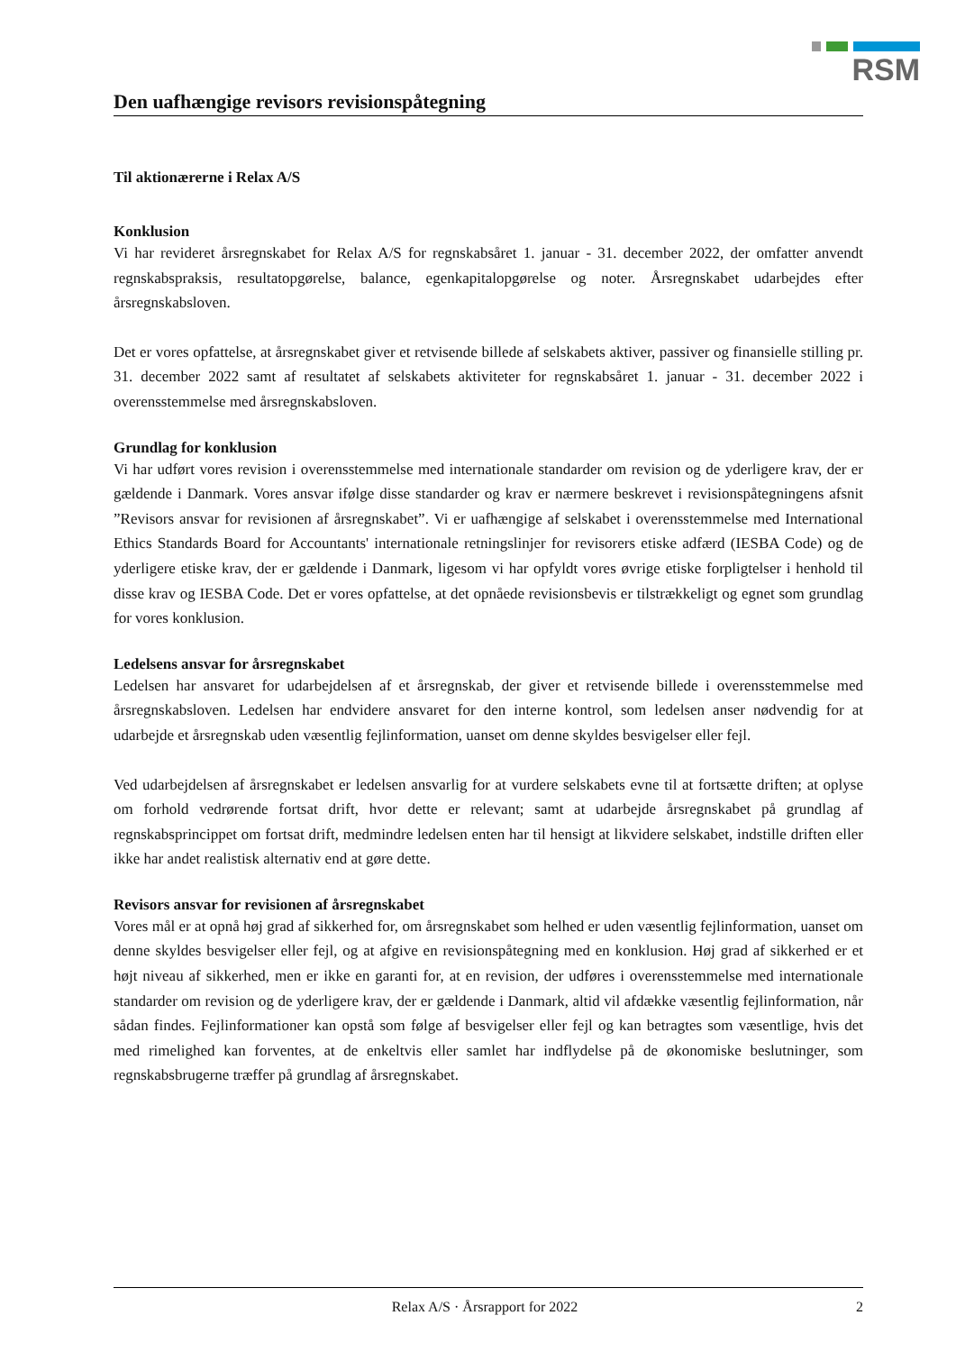RSM
Den uafhængige revisors revisionspåtegning
Til aktionærerne i Relax A/S
Konklusion
Vi har revideret årsregnskabet for Relax A/S for regnskabsåret 1. januar - 31. december 2022, der omfatter anvendt regnskabspraksis, resultatopgørelse, balance, egenkapitalopgørelse og noter. Årsregnskabet udarbejdes efter årsregnskabsloven.
Det er vores opfattelse, at årsregnskabet giver et retvisende billede af selskabets aktiver, passiver og finansielle stilling pr. 31. december 2022 samt af resultatet af selskabets aktiviteter for regnskabsåret 1. januar - 31. december 2022 i overensstemmelse med årsregnskabsloven.
Grundlag for konklusion
Vi har udført vores revision i overensstemmelse med internationale standarder om revision og de yderligere krav, der er gældende i Danmark. Vores ansvar ifølge disse standarder og krav er nærmere beskrevet i revisionspåtegningens afsnit ”Revisors ansvar for revisionen af årsregnskabet”. Vi er uafhængige af selskabet i overensstemmelse med International Ethics Standards Board for Accountants' internationale retningslinjer for revisorers etiske adfærd (IESBA Code) og de yderligere etiske krav, der er gældende i Danmark, ligesom vi har opfyldt vores øvrige etiske forpligtelser i henhold til disse krav og IESBA Code. Det er vores opfattelse, at det opnåede revisionsbevis er tilstrækkeligt og egnet som grundlag for vores konklusion.
Ledelsens ansvar for årsregnskabet
Ledelsen har ansvaret for udarbejdelsen af et årsregnskab, der giver et retvisende billede i overensstemmelse med årsregnskabsloven. Ledelsen har endvidere ansvaret for den interne kontrol, som ledelsen anser nødvendig for at udarbejde et årsregnskab uden væsentlig fejlinformation, uanset om denne skyldes besvigelser eller fejl.
Ved udarbejdelsen af årsregnskabet er ledelsen ansvarlig for at vurdere selskabets evne til at fortsætte driften; at oplyse om forhold vedrørende fortsat drift, hvor dette er relevant; samt at udarbejde årsregnskabet på grundlag af regnskabsprincippet om fortsat drift, medmindre ledelsen enten har til hensigt at likvidere selskabet, indstille driften eller ikke har andet realistisk alternativ end at gøre dette.
Revisors ansvar for revisionen af årsregnskabet
Vores mål er at opnå høj grad af sikkerhed for, om årsregnskabet som helhed er uden væsentlig fejlinformation, uanset om denne skyldes besvigelser eller fejl, og at afgive en revisionspåtegning med en konklusion. Høj grad af sikkerhed er et højt niveau af sikkerhed, men er ikke en garanti for, at en revision, der udføres i overensstemmelse med internationale standarder om revision og de yderligere krav, der er gældende i Danmark, altid vil afdække væsentlig fejlinformation, når sådan findes. Fejlinformationer kan opstå som følge af besvigelser eller fejl og kan betragtes som væsentlige, hvis det med rimelighed kan forventes, at de enkeltvis eller samlet har indflydelse på de økonomiske beslutninger, som regnskabsbrugerne træffer på grundlag af årsregnskabet.
Relax A/S · Årsrapport for 2022 2